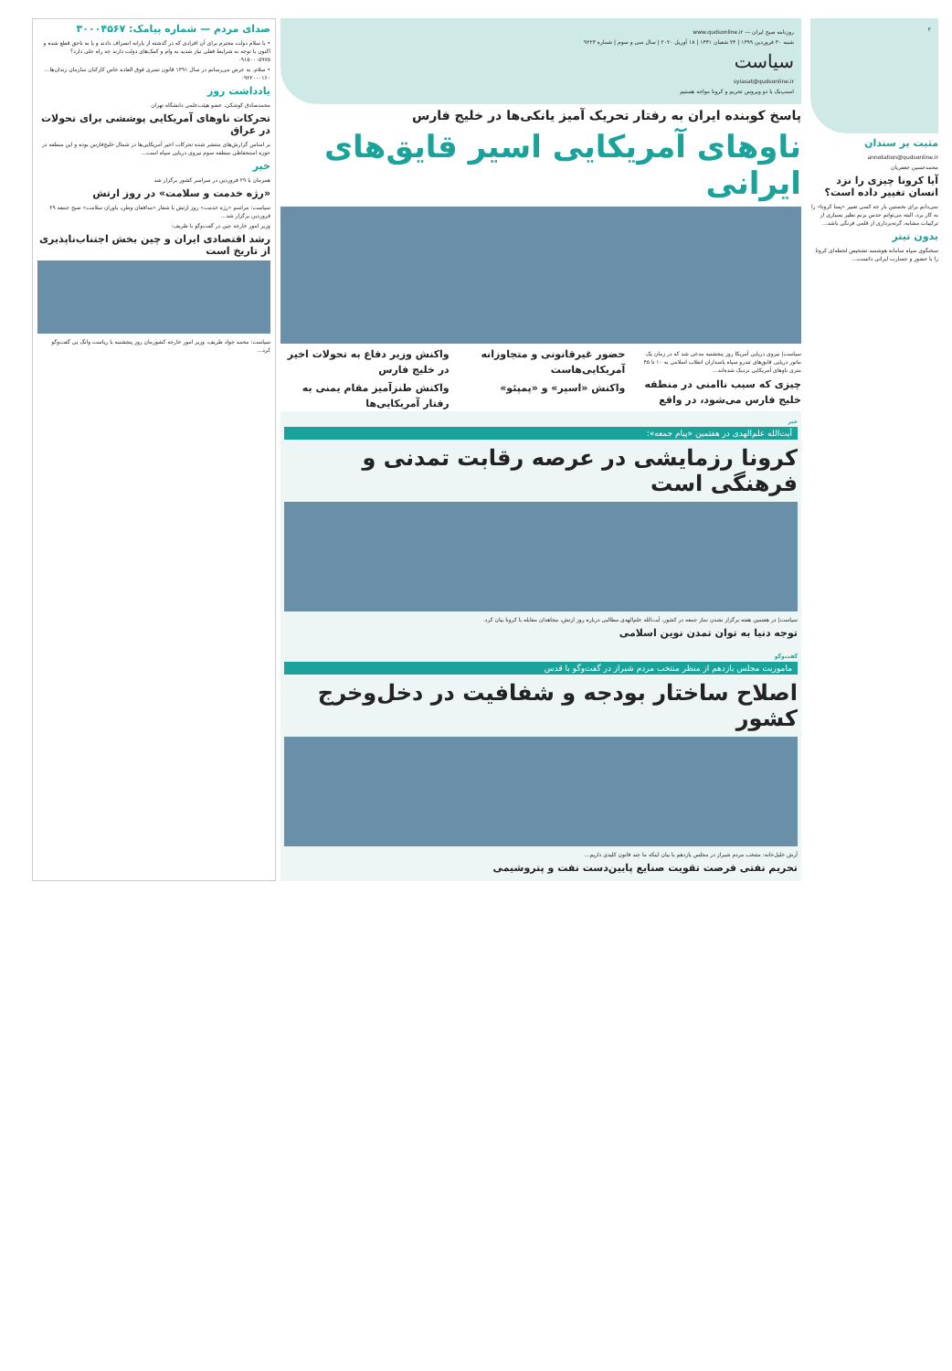۲
مثبت بر سندان
annotation@qudsonline.ir
محمدحسین جعفریان
آیا کرونا چیزی را نزد انسان تغییر داده است؟
نمی‌دانم برای نخستین بار چه کسی تعبیر «پسا کرونا» را به کار برد، البته می‌توانم حدس بزنم نظیر بسیاری از ترکیبات مشابه، گرته‌برداری از قلمی فرنگی باشد...
بدون تیتر
سخنگوی سپاه سامانه هوشمند تشخیص لحظه‌ای کرونا را با حضور و جسارت ایرانی دانست...
روزنامه صبح ایران — www.qudsonline.ir
شنبه ۳۰ فروردین ۱۳۹۹ | ۲۴ شعبان ۱۴۴۱ | ۱۸ آوریل ۲۰۲۰ | سال سی و سوم | شماره ۹۲۲۳
سیاست
syiasat@qudsonline.ir
اسنپ‌بک با دو ویروس تحریم و کرونا مواجه هستیم
پاسخ کوبنده ایران به رفتار تحریک آمیز یانکی‌ها در خلیج فارس
ناوهای آمریکایی اسیر قایق‌های ایرانی
سیاست| نیروی دریایی آمریکا روز پنجشنبه مدعی شد که در زمان یک مانور دریایی قایق‌های تندرو سپاه پاسداران انقلاب اسلامی به ۱۰ تا ۴۵ متری ناوهای آمریکایی نزدیک شده‌اند...
چیزی که سبب ناامنی در منطقه خلیج فارس می‌شود، در واقع حضور غیرقانونی و متجاوزانه آمریکایی‌هاست
واکنش «اسپر» و «پمپئو»
واکنش وزیر دفاع به تحولات اخیر در خلیج فارس
واکنش طنزآمیز مقام یمنی به رفتار آمریکایی‌ها
خبر
آیت‌الله علم‌الهدی در هفتمین «پیام جمعه»:
کرونا رزمایشی در عرصه رقابت تمدنی و فرهنگی است
سیاست| در هفتمین هفته برگزار نشدن نماز جمعه در کشور، آیت‌الله علم‌الهدی مطالبی درباره روز ارتش، مجاهدان مقابله با کرونا بیان کرد.
توجه دنیا به توان تمدن نوین اسلامی
گفت‌وگو
ماموریت مجلس یازدهم از منظر منتخب مردم شیراز در گفت‌وگو با قدس
اصلاح ساختار بودجه و شفافیت در دخل‌وخرج کشور
آرش خلیل‌خانه: منتخب مردم شیراز در مجلس یازدهم با بیان اینکه ما چند قانون کلیدی داریم...
تحریم نفتی فرصت تقویت صنایع پایین‌دست نفت و پتروشیمی
صدای مردم — شماره پیامک: ۳۰۰۰۴۵۶۷
• با سلام دولت محترم برای آن افرادی که در گذشته از یارانه انصراف دادند و یا به ناحق قطع شده و اکنون با توجه به شرایط فعلی نیاز شدید به وام و کمک‌های دولت دارند چه راه حلی دارد؟ ۰۹۱۵۰۰۰۵۹۷۵
• سلام. به عرض می‌رسانم در سال ۱۳۹۱ قانون تسری فوق العاده خاص کارکنان سازمان زندان‌ها... ۰۹۲۲۰۰۰۱۶۰
یادداشت روز
محمدصادق کوشکی، عضو هیئت‌علمی دانشگاه تهران
تحرکات ناوهای آمریکایی پوششی برای تحولات در عراق
بر اساس گزارش‌های منتشر شده تحرکات اخیر آمریکایی‌ها در شمال خلیج‌فارس بوده و این منطقه در حوزه استحفاظی منطقه سوم نیروی دریایی سپاه است...
خبر
همزمان با ۲۹ فروردین در سراسر کشور برگزار شد
«رژه خدمت و سلامت» در روز ارتش
سیاست: مراسم «رژه خدمت» روز ارتش با شعار «مدافعان وطن، یاوران سلامت» صبح جمعه ۲۹ فروردین برگزار شد...
وزیر امور خارجه چین در گفت‌وگو با ظریف:
رشد اقتصادی ایران و چین بخش اجتناب‌ناپذیری از تاریخ است
سیاست: محمد جواد ظریف، وزیر امور خارجه کشورمان روز پنجشنبه با ریاست وانگ یی گفت‌وگو کرد...